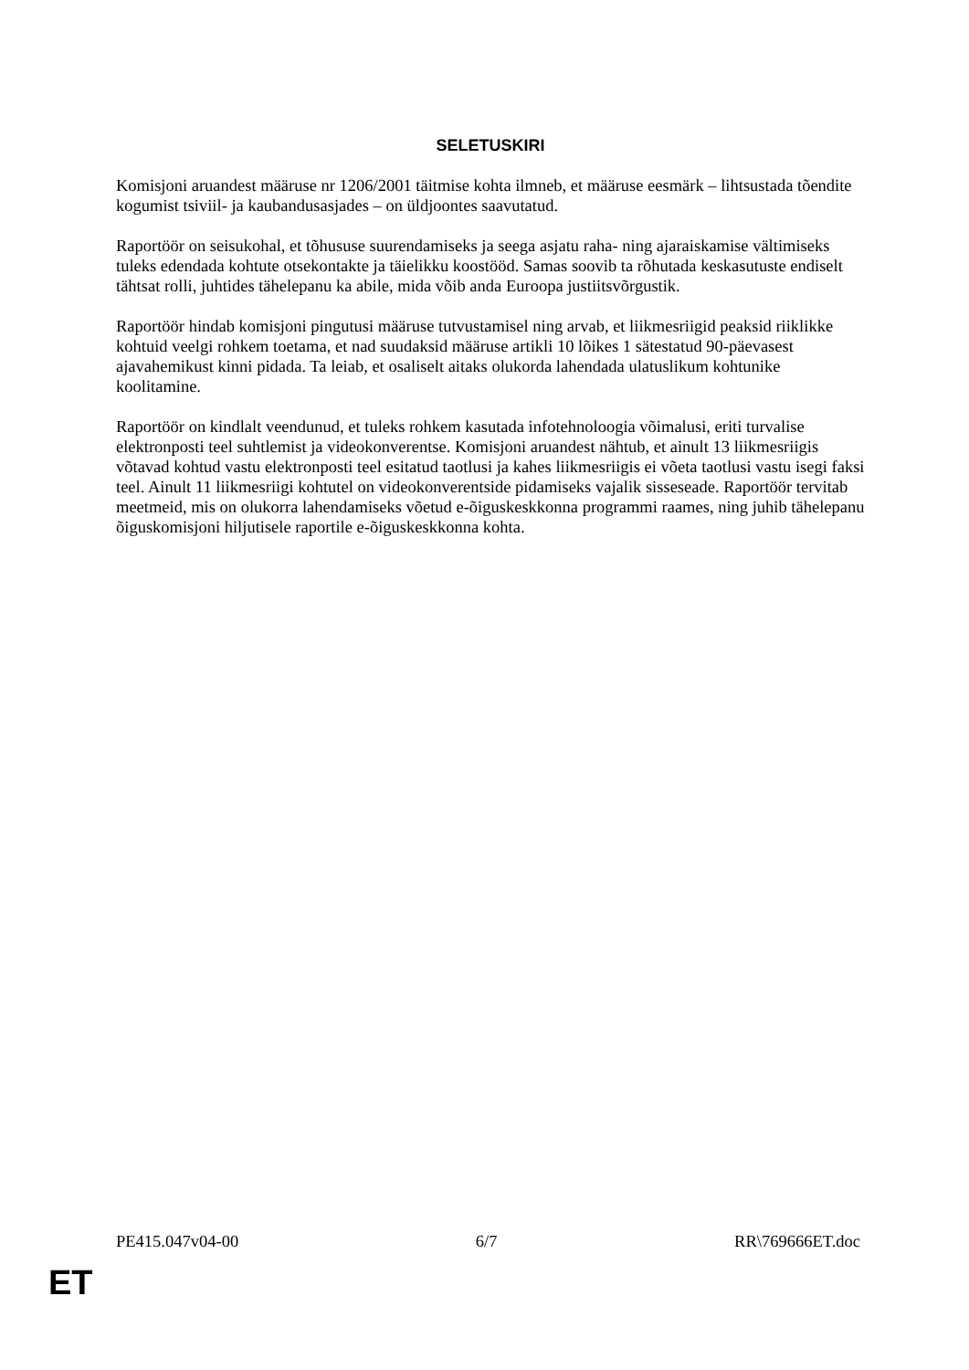SELETUSKIRI
Komisjoni aruandest määruse nr 1206/2001 täitmise kohta ilmneb, et määruse eesmärk – lihtsustada tõendite kogumist tsiviil- ja kaubandusasjades – on üldjoontes saavutatud.
Raportöör on seisukohal, et tõhususe suurendamiseks ja seega asjatu raha- ning ajaraiskamise vältimiseks tuleks edendada kohtute otsekontakte ja täielikku koostööd. Samas soovib ta rõhutada keskasutuste endiselt tähtsat rolli, juhtides tähelepanu ka abile, mida võib anda Euroopa justiitsvõrgustik.
Raportöör hindab komisjoni pingutusi määruse tutvustamisel ning arvab, et liikmesriigid peaksid riiklikke kohtuid veelgi rohkem toetama, et nad suudaksid määruse artikli 10 lõikes 1 sätestatud 90-päevasest ajavahemikust kinni pidada. Ta leiab, et osaliselt aitaks olukorda lahendada ulatuslikum kohtunike koolitamine.
Raportöör on kindlalt veendunud, et tuleks rohkem kasutada infotehnoloogia võimalusi, eriti turvalise elektronposti teel suhtlemist ja videokonverentse. Komisjoni aruandest nähtub, et ainult 13 liikmesriigis võtavad kohtud vastu elektronposti teel esitatud taotlusi ja kahes liikmesriigis ei võeta taotlusi vastu isegi faksi teel. Ainult 11 liikmesriigi kohtutel on videokonverentside pidamiseks vajalik sisseseade. Raportöör tervitab meetmeid, mis on olukorra lahendamiseks võetud e-õiguskeskkonna programmi raames, ning juhib tähelepanu õiguskomisjoni hiljutisele raportile e-õiguskeskkonna kohta.
PE415.047v04-00 6/7 RR\769666ET.doc
ET